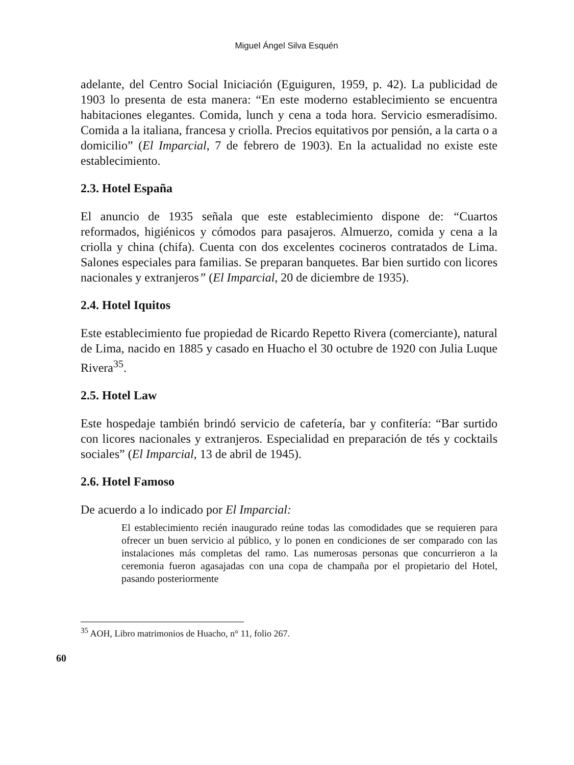Miguel Ángel Silva Esquén
adelante, del Centro Social Iniciación (Eguiguren, 1959, p. 42). La publicidad de 1903 lo presenta de esta manera: “En este moderno establecimiento se encuentra habitaciones elegantes. Comida, lunch y cena a toda hora. Servicio esmeradísimo. Comida a la italiana, francesa y criolla. Precios equitativos por pensión, a la carta o a domicilio” (El Imparcial, 7 de febrero de 1903). En la actualidad no existe este establecimiento.
2.3. Hotel España
El anuncio de 1935 señala que este establecimiento dispone de: “Cuartos reformados, higiénicos y cómodos para pasajeros. Almuerzo, comida y cena a la criolla y china (chifa). Cuenta con dos excelentes cocineros contratados de Lima. Salones especiales para familias. Se preparan banquetes. Bar bien surtido con licores nacionales y extranjeros” (El Imparcial, 20 de diciembre de 1935).
2.4. Hotel Iquitos
Este establecimiento fue propiedad de Ricardo Repetto Rivera (comerciante), natural de Lima, nacido en 1885 y casado en Huacho el 30 octubre de 1920 con Julia Luque Rivera<sup>35</sup>.
2.5. Hotel Law
Este hospedaje también brindó servicio de cafetería, bar y confitería: “Bar surtido con licores nacionales y extranjeros. Especialidad en preparación de tés y cocktails sociales” (El Imparcial, 13 de abril de 1945).
2.6. Hotel Famoso
De acuerdo a lo indicado por El Imparcial:
El establecimiento recién inaugurado reúne todas las comodidades que se requieren para ofrecer un buen servicio al público, y lo ponen en condiciones de ser comparado con las instalaciones más completas del ramo. Las numerosas personas que concurrieron a la ceremonia fueron agasajadas con una copa de champaña por el propietario del Hotel, pasando posteriormente
<sup>35</sup> AOH, Libro matrimonios de Huacho, n° 11, folio 267.
60